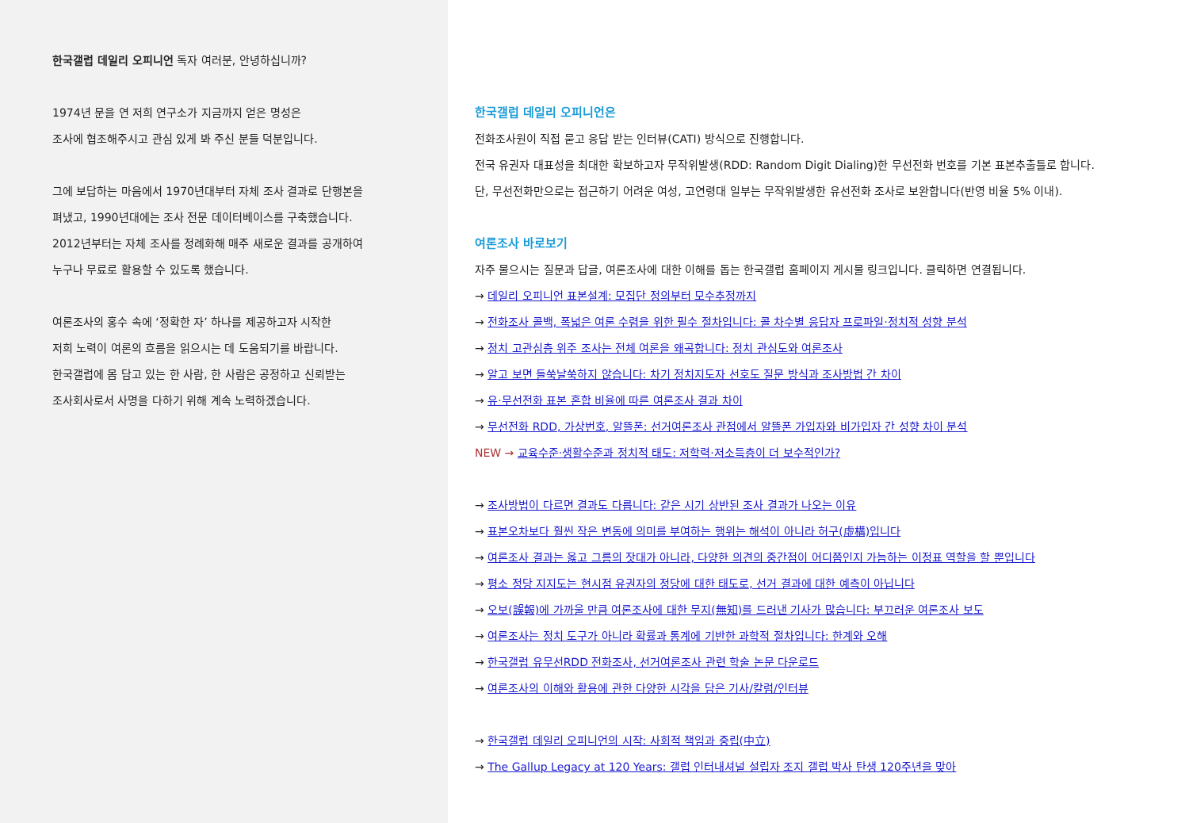한국갤럽 데일리 오피니언 독자 여러분, 안녕하십니까?
1974년 문을 연 저희 연구소가 지금까지 얻은 명성은
조사에 협조해주시고 관심 있게 봐 주신 분들 덕분입니다.
그에 보답하는 마음에서 1970년대부터 자체 조사 결과로 단행본을
펴냈고, 1990년대에는 조사 전문 데이터베이스를 구축했습니다.
2012년부터는 자체 조사를 정례화해 매주 새로운 결과를 공개하여
누구나 무료로 활용할 수 있도록 했습니다.
여론조사의 홍수 속에 ‘정확한 자’ 하나를 제공하고자 시작한
저희 노력이 여론의 흐름을 읽으시는 데 도움되기를 바랍니다.
한국갤럽에 몸 담고 있는 한 사람, 한 사람은 공정하고 신뢰받는
조사회사로서 사명을 다하기 위해 계속 노력하겠습니다.
한국갤럽 데일리 오피니언은
전화조사원이 직접 묻고 응답 받는 인터뷰(CATI) 방식으로 진행합니다.
전국 유권자 대표성을 최대한 확보하고자 무작위발생(RDD: Random Digit Dialing)한 무선전화 번호를 기본 표본추출틀로 합니다.
단, 무선전화만으로는 접근하기 어려운 여성, 고연령대 일부는 무작위발생한 유선전화 조사로 보완합니다(반영 비율 5% 이내).
여론조사 바로보기
자주 물으시는 질문과 답글, 여론조사에 대한 이해를 돕는 한국갤럽 홈페이지 게시물 링크입니다. 클릭하면 연결됩니다.
→ 데일리 오피니언 표본설계: 모집단 정의부터 모수추정까지
→ 전화조사 콜백, 폭넓은 여론 수렴을 위한 필수 절차입니다: 콜 차수별 응답자 프로파일·정치적 성향 분석
→ 정치 고관심층 위주 조사는 전체 여론을 왜곡합니다: 정치 관심도와 여론조사
→ 알고 보면 들쑥날쑥하지 않습니다: 차기 정치지도자 선호도 질문 방식과 조사방법 간 차이
→ 유·무선전화 표본 혼합 비율에 따른 여론조사 결과 차이
→ 무선전화 RDD, 가상번호, 알뜰폰: 선거여론조사 관점에서 알뜰폰 가입자와 비가입자 간 성향 차이 분석
NEW → 교육수준·생활수준과 정치적 태도: 저학력·저소득층이 더 보수적인가?
→ 조사방법이 다르면 결과도 다릅니다: 같은 시기 상반된 조사 결과가 나오는 이유
→ 표본오차보다 훨씬 작은 변동에 의미를 부여하는 행위는 해석이 아니라 허구(虛構)입니다
→ 여론조사 결과는 옳고 그름의 잣대가 아니라, 다양한 의견의 중간점이 어디쯤인지 가늠하는 이정표 역할을 할 뿐입니다
→ 평소 정당 지지도는 현시점 유권자의 정당에 대한 태도로, 선거 결과에 대한 예측이 아닙니다
→ 오보(誤報)에 가까울 만큼 여론조사에 대한 무지(無知)를 드러낸 기사가 많습니다: 부끄러운 여론조사 보도
→ 여론조사는 정치 도구가 아니라 확률과 통계에 기반한 과학적 절차입니다: 한계와 오해
→ 한국갤럽 유무선RDD 전화조사, 선거여론조사 관련 학술 논문 다운로드
→ 여론조사의 이해와 활용에 관한 다양한 시각을 담은 기사/칼럼/인터뷰
→ 한국갤럽 데일리 오피니언의 시작: 사회적 책임과 중립(中立)
→ The Gallup Legacy at 120 Years: 갤럽 인터내셔널 설립자 조지 갤럽 박사 탄생 120주년을 맞아